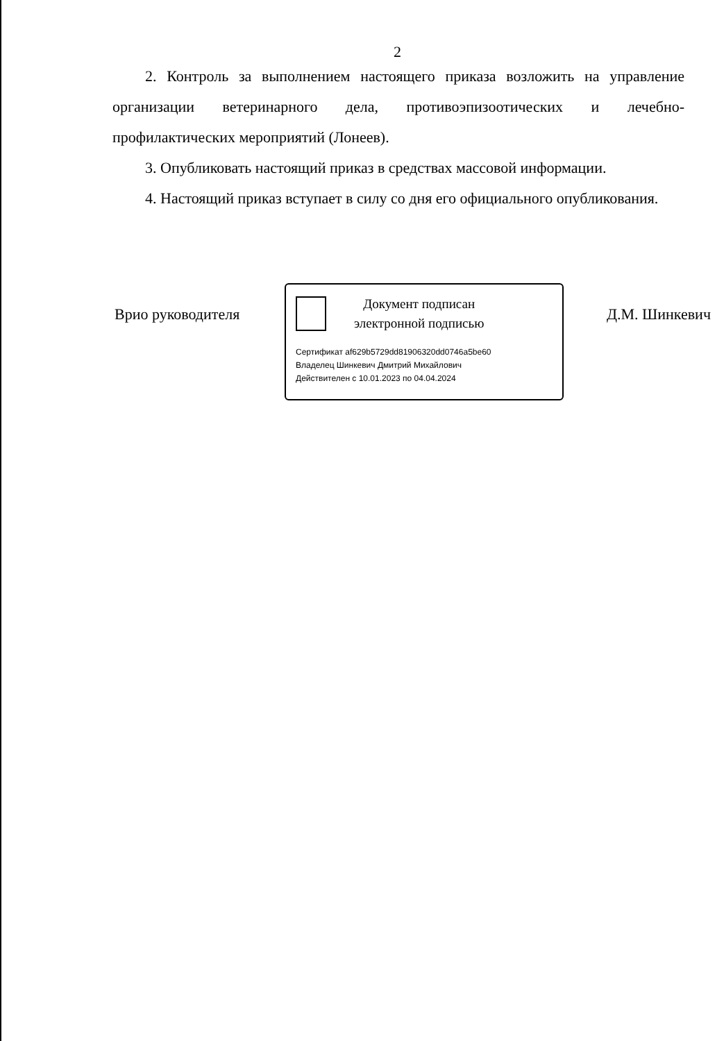2
2. Контроль за выполнением настоящего приказа возложить на управление организации ветеринарного дела, противоэпизоотических и лечебно-профилактических мероприятий (Лонеев).
3. Опубликовать настоящий приказ в средствах массовой информации.
4. Настоящий приказ вступает в силу со дня его официального опубликования.
Врио руководителя
Документ подписан
электронной подписью
Сертификат af629b5729dd81906320dd0746a5be60
Владелец Шинкевич Дмитрий Михайлович
Действителен с 10.01.2023 по 04.04.2024
Д.М. Шинкевич